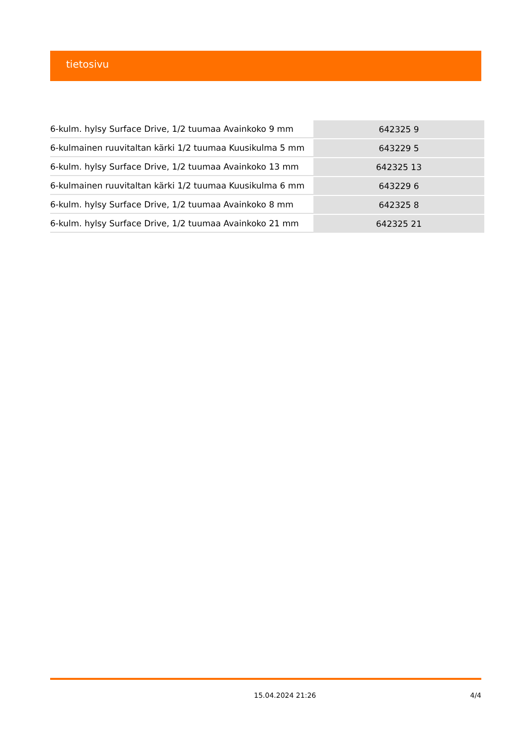tietosivu
| 6-kulm. hylsy Surface Drive, 1/2 tuumaa Avainkoko 9 mm | 642325 9 |
| 6-kulmainen ruuvitaltan kärki 1/2 tuumaa Kuusikulma 5 mm | 643229 5 |
| 6-kulm. hylsy Surface Drive, 1/2 tuumaa Avainkoko 13 mm | 642325 13 |
| 6-kulmainen ruuvitaltan kärki 1/2 tuumaa Kuusikulma 6 mm | 643229 6 |
| 6-kulm. hylsy Surface Drive, 1/2 tuumaa Avainkoko 8 mm | 642325 8 |
| 6-kulm. hylsy Surface Drive, 1/2 tuumaa Avainkoko 21 mm | 642325 21 |
15.04.2024 21:26 4/4